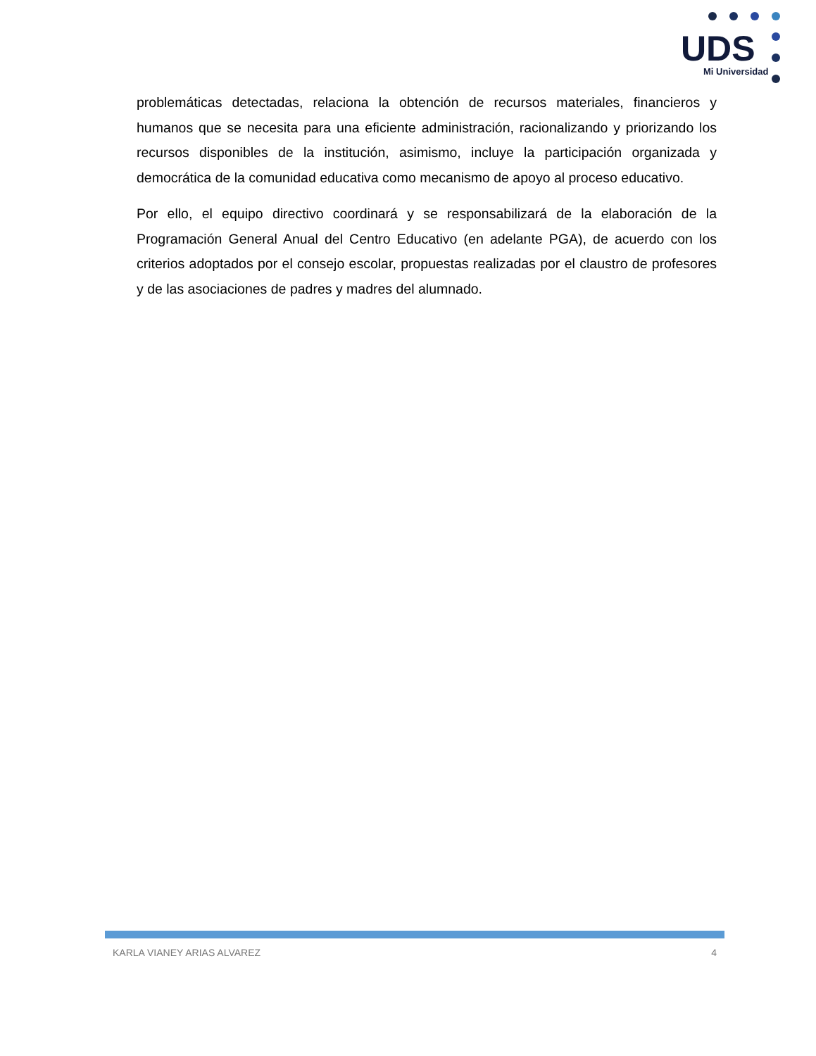UDS
Mi Universidad
problemáticas detectadas, relaciona la obtención de recursos materiales, financieros y humanos que se necesita para una eficiente administración, racionalizando y priorizando los recursos disponibles de la institución, asimismo, incluye la participación organizada y democrática de la comunidad educativa como mecanismo de apoyo al proceso educativo.
Por ello, el equipo directivo coordinará y se responsabilizará de la elaboración de la Programación General Anual del Centro Educativo (en adelante PGA), de acuerdo con los criterios adoptados por el consejo escolar, propuestas realizadas por el claustro de profesores y de las asociaciones de padres y madres del alumnado.
KARLA VIANEY ARIAS ALVAREZ 4